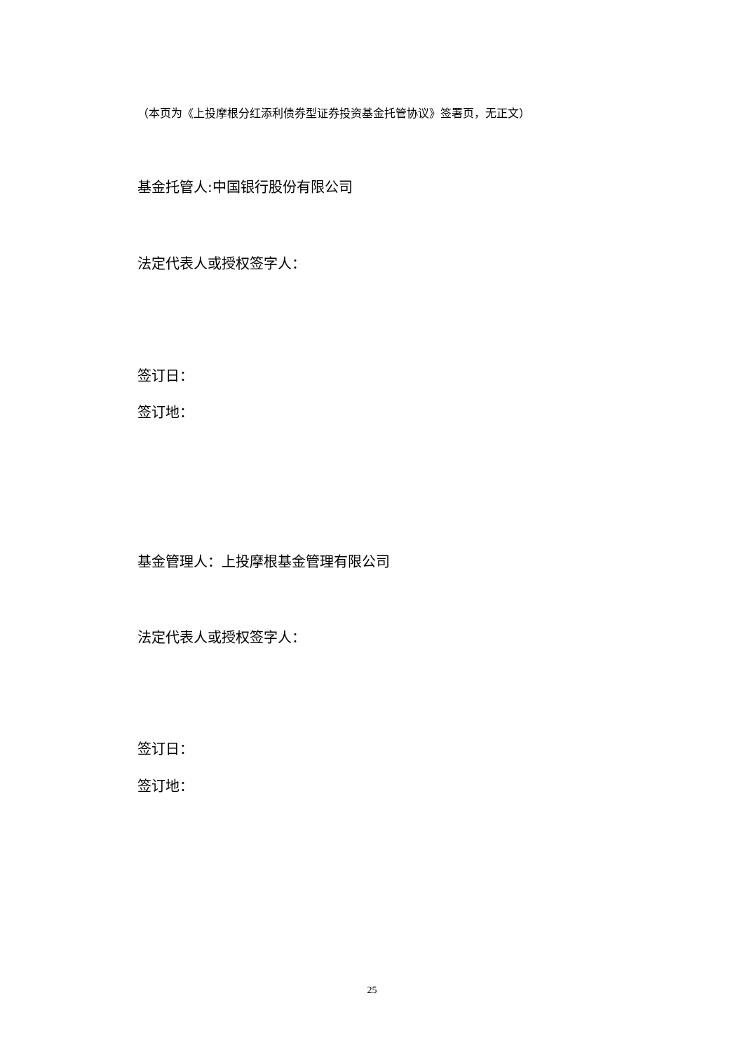（本页为《上投摩根分红添利债券型证券投资基金托管协议》签署页，无正文）
基金托管人:中国银行股份有限公司
法定代表人或授权签字人：
签订日：
签订地：
基金管理人：上投摩根基金管理有限公司
法定代表人或授权签字人：
签订日：
签订地：
25